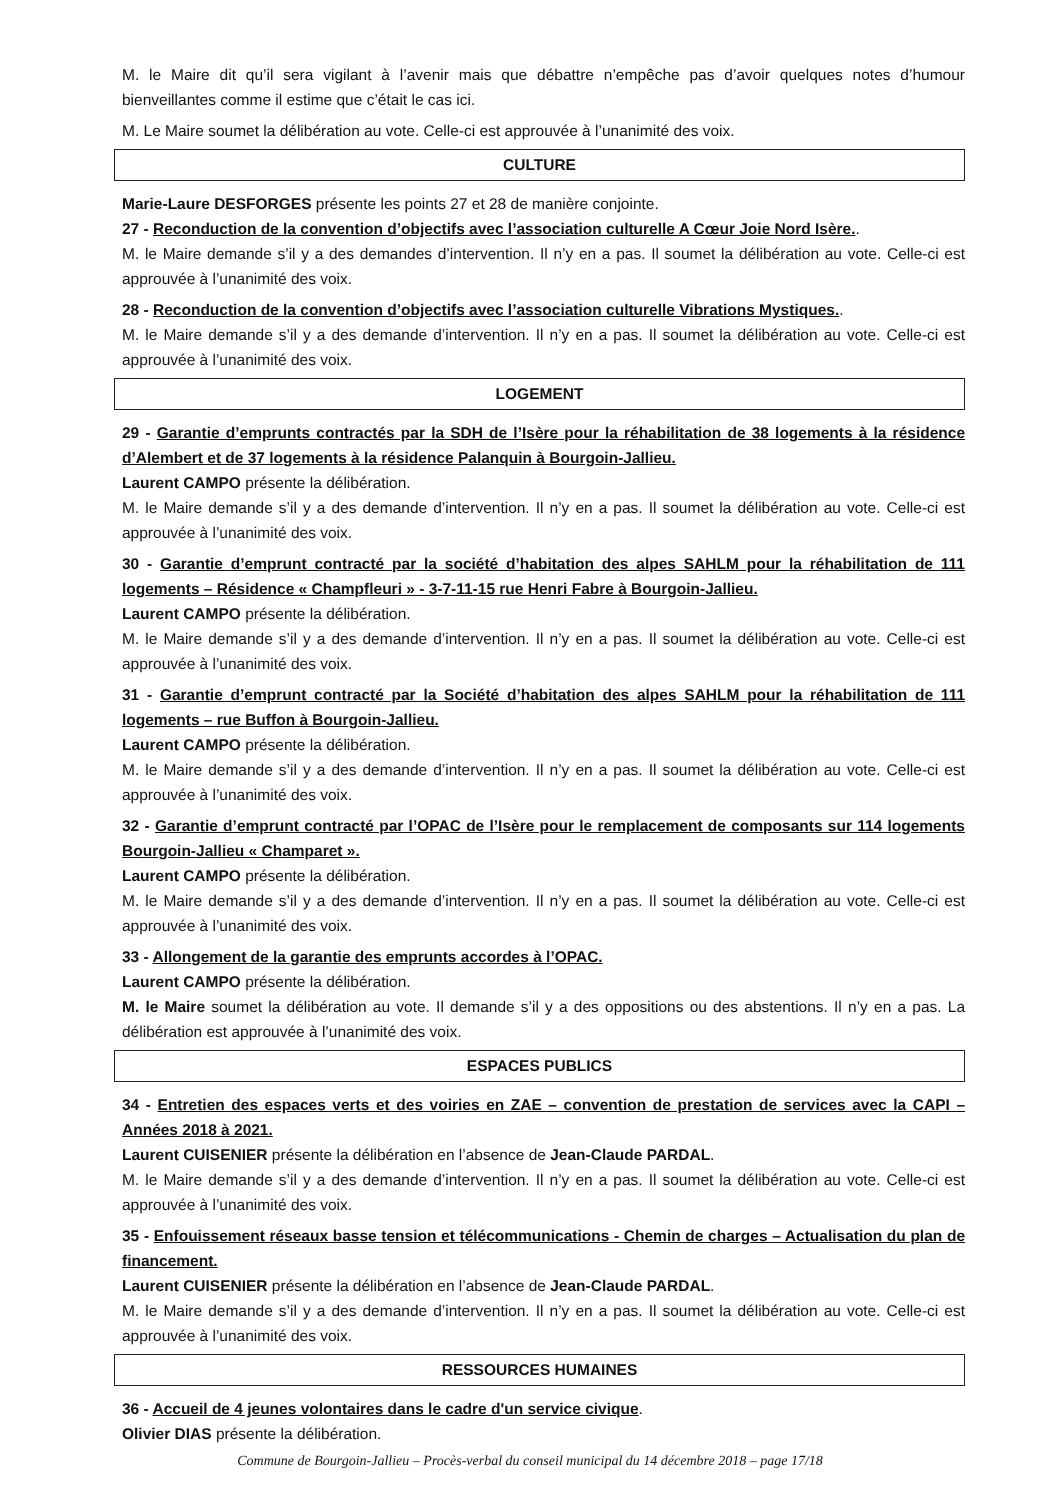M. le Maire dit qu’il sera vigilant à l’avenir mais que débattre n’empêche pas d’avoir quelques notes d’humour bienveillantes comme il estime que c’était le cas ici.
M. Le Maire soumet la délibération au vote. Celle-ci est approuvée à l’unanimité des voix.
CULTURE
Marie-Laure DESFORGES présente les points 27 et 28 de manière conjointe.
27 - Reconduction de la convention d’objectifs avec l’association culturelle A Cœur Joie Nord Isère..
M. le Maire demande s’il y a des demandes d’intervention. Il n’y en a pas. Il soumet la délibération au vote. Celle-ci est approuvée à l’unanimité des voix.
28 - Reconduction de la convention d’objectifs avec l’association culturelle Vibrations Mystiques..
M. le Maire demande s’il y a des demande d’intervention. Il n’y en a pas. Il soumet la délibération au vote. Celle-ci est approuvée à l’unanimité des voix.
LOGEMENT
29 - Garantie d’emprunts contractés par la SDH de l’Isère pour la réhabilitation de 38 logements à la résidence d’Alembert et de 37 logements à la résidence Palanquin à Bourgoin-Jallieu.
Laurent CAMPO présente la délibération.
M. le Maire demande s’il y a des demande d’intervention. Il n’y en a pas. Il soumet la délibération au vote. Celle-ci est approuvée à l’unanimité des voix.
30 - Garantie d’emprunt contracté par la société d’habitation des alpes SAHLM pour la réhabilitation de 111 logements – Résidence « Champfleuri » - 3-7-11-15 rue Henri Fabre à Bourgoin-Jallieu.
Laurent CAMPO présente la délibération.
M. le Maire demande s’il y a des demande d’intervention. Il n’y en a pas. Il soumet la délibération au vote. Celle-ci est approuvée à l’unanimité des voix.
31 - Garantie d’emprunt contracté par la Société d’habitation des alpes SAHLM pour la réhabilitation de 111 logements – rue Buffon à Bourgoin-Jallieu.
Laurent CAMPO présente la délibération.
M. le Maire demande s’il y a des demande d’intervention. Il n’y en a pas. Il soumet la délibération au vote. Celle-ci est approuvée à l’unanimité des voix.
32 - Garantie d’emprunt contracté par l’OPAC de l’Isère pour le remplacement de composants sur 114 logements Bourgoin-Jallieu « Champaret ».
Laurent CAMPO présente la délibération.
M. le Maire demande s’il y a des demande d’intervention. Il n’y en a pas. Il soumet la délibération au vote. Celle-ci est approuvée à l’unanimité des voix.
33 - Allongement de la garantie des emprunts accordes à l’OPAC.
Laurent CAMPO présente la délibération.
M. le Maire soumet la délibération au vote. Il demande s’il y a des oppositions ou des abstentions. Il n’y en a pas. La délibération est approuvée à l’unanimité des voix.
ESPACES PUBLICS
34 - Entretien des espaces verts et des voiries en ZAE – convention de prestation de services avec la CAPI – Années 2018 à 2021.
Laurent CUISENIER présente la délibération en l’absence de Jean-Claude PARDAL.
M. le Maire demande s’il y a des demande d’intervention. Il n’y en a pas. Il soumet la délibération au vote. Celle-ci est approuvée à l’unanimité des voix.
35 - Enfouissement réseaux basse tension et télécommunications - Chemin de charges – Actualisation du plan de financement.
Laurent CUISENIER présente la délibération en l’absence de Jean-Claude PARDAL.
M. le Maire demande s’il y a des demande d’intervention. Il n’y en a pas. Il soumet la délibération au vote. Celle-ci est approuvée à l’unanimité des voix.
RESSOURCES HUMAINES
36 - Accueil de 4 jeunes volontaires dans le cadre d'un service civique.
Olivier DIAS présente la délibération.
Commune de Bourgoin-Jallieu – Procès-verbal du conseil municipal du 14 décembre 2018 – page 17/18